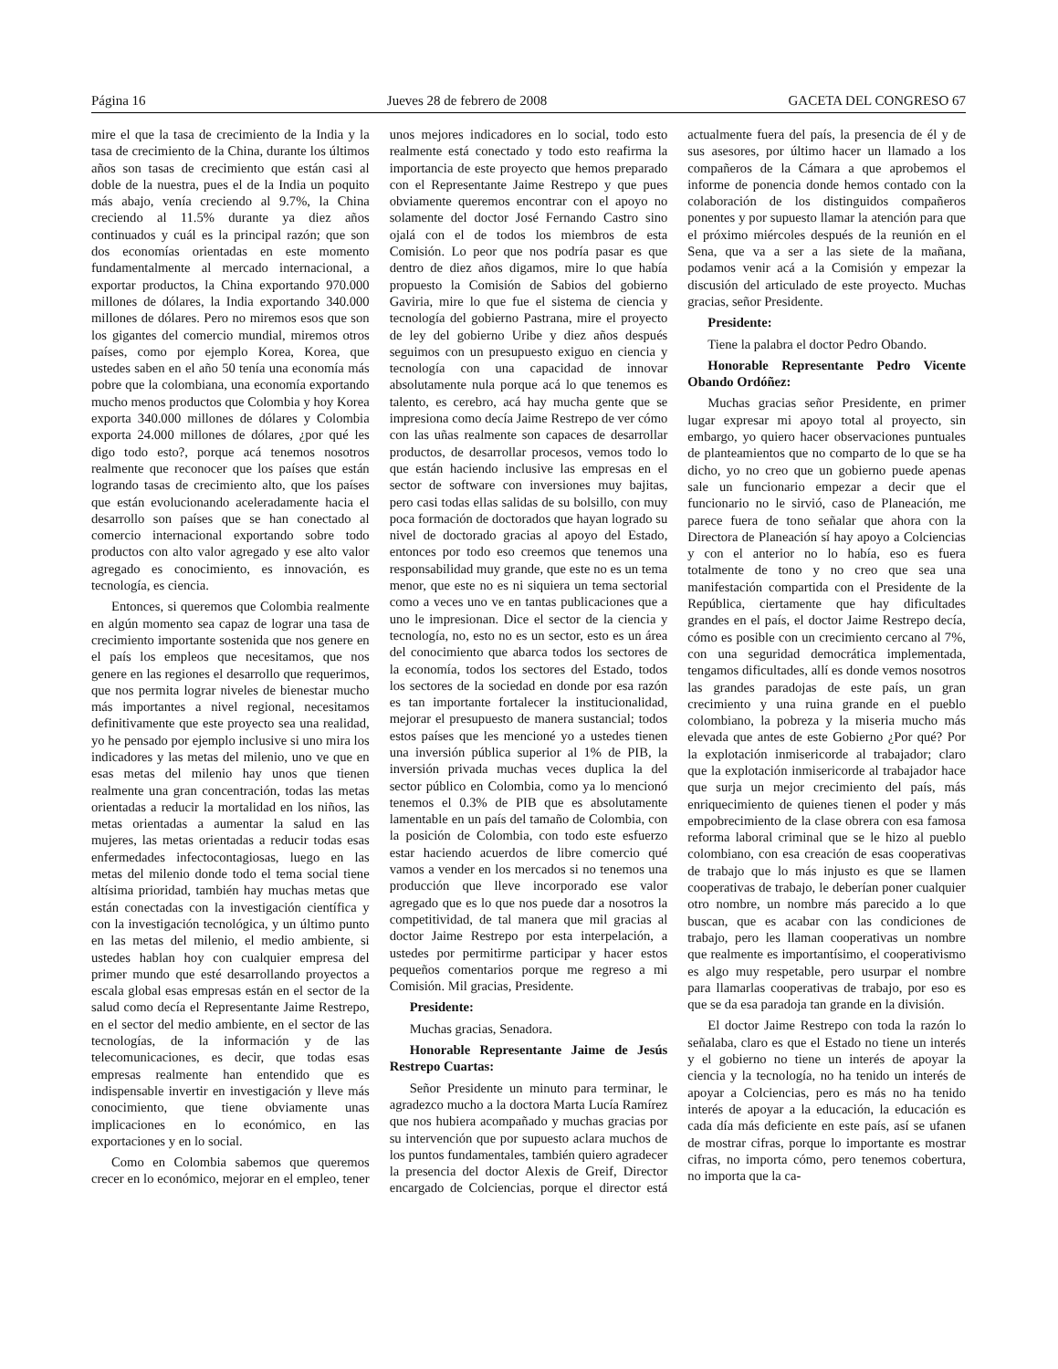Página 16 Jueves 28 de febrero de 2008 GACETA DEL CONGRESO 67
mire el que la tasa de crecimiento de la India y la tasa de crecimiento de la China, durante los últimos años son tasas de crecimiento que están casi al doble de la nuestra, pues el de la India un poquito más abajo, venía creciendo al 9.7%, la China creciendo al 11.5% durante ya diez años continuados y cuál es la principal razón; que son dos economías orientadas en este momento fundamentalmente al mercado internacional, a exportar productos, la China exportando 970.000 millones de dólares, la India exportando 340.000 millones de dólares. Pero no miremos esos que son los gigantes del comercio mundial, miremos otros países, como por ejemplo Korea, Korea, que ustedes saben en el año 50 tenía una economía más pobre que la colombiana, una economía exportando mucho menos productos que Colombia y hoy Korea exporta 340.000 millones de dólares y Colombia exporta 24.000 millones de dólares, ¿por qué les digo todo esto?, porque acá tenemos nosotros realmente que reconocer que los países que están logrando tasas de crecimiento alto, que los países que están evolucionando aceleradamente hacia el desarrollo son países que se han conectado al comercio internacional exportando sobre todo productos con alto valor agregado y ese alto valor agregado es conocimiento, es innovación, es tecnología, es ciencia.
Entonces, si queremos que Colombia realmente en algún momento sea capaz de lograr una tasa de crecimiento importante sostenida que nos genere en el país los empleos que necesitamos, que nos genere en las regiones el desarrollo que requerimos, que nos permita lograr niveles de bienestar mucho más importantes a nivel regional, necesitamos definitivamente que este proyecto sea una realidad, yo he pensado por ejemplo inclusive si uno mira los indicadores y las metas del milenio, uno ve que en esas metas del milenio hay unos que tienen realmente una gran concentración, todas las metas orientadas a reducir la mortalidad en los niños, las metas orientadas a aumentar la salud en las mujeres, las metas orientadas a reducir todas esas enfermedades infectocontagiosas, luego en las metas del milenio donde todo el tema social tiene altísima prioridad, también hay muchas metas que están conectadas con la investigación científica y con la investigación tecnológica, y un último punto en las metas del milenio, el medio ambiente, si ustedes hablan hoy con cualquier empresa del primer mundo que esté desarrollando proyectos a escala global esas empresas están en el sector de la salud como decía el Representante Jaime Restrepo, en el sector del medio ambiente, en el sector de las tecnologías, de la información y de las telecomunicaciones, es decir, que todas esas empresas realmente han entendido que es indispensable invertir en investigación y lleve más conocimiento, que tiene obviamente unas implicaciones en lo económico, en las exportaciones y en lo social.
Como en Colombia sabemos que queremos crecer en lo económico, mejorar en el empleo, tener unos mejores indicadores en lo social, todo esto realmente está conectado y todo esto reafirma la importancia de este proyecto que hemos preparado con el Representante Jaime Restrepo y que pues obviamente queremos encontrar con el apoyo no solamente del doctor José Fernando Castro sino ojalá con el de todos los miembros de esta Comisión. Lo peor que nos podría pasar es que dentro de diez años digamos, mire lo que había propuesto la Comisión de Sabios del gobierno Gaviria, mire lo que fue el sistema de ciencia y tecnología del gobierno Pastrana, mire el proyecto de ley del gobierno Uribe y diez años después seguimos con un presupuesto exiguo en ciencia y tecnología con una capacidad de innovar absolutamente nula porque acá lo que tenemos es talento, es cerebro, acá hay mucha gente que se impresiona como decía Jaime Restrepo de ver cómo con las uñas realmente son capaces de desarrollar productos, de desarrollar procesos, vemos todo lo que están haciendo inclusive las empresas en el sector de software con inversiones muy bajitas, pero casi todas ellas salidas de su bolsillo, con muy poca formación de doctorados que hayan logrado su nivel de doctorado gracias al apoyo del Estado, entonces por todo eso creemos que tenemos una responsabilidad muy grande, que este no es un tema menor, que este no es ni siquiera un tema sectorial como a veces uno ve en tantas publicaciones que a uno le impresionan. Dice el sector de la ciencia y tecnología, no, esto no es un sector, esto es un área del conocimiento que abarca todos los sectores de la economía, todos los sectores del Estado, todos los sectores de la sociedad en donde por esa razón es tan importante fortalecer la institucionalidad, mejorar el presupuesto de manera sustancial; todos estos países que les mencioné yo a ustedes tienen una inversión pública superior al 1% de PIB, la inversión privada muchas veces duplica la del sector público en Colombia, como ya lo mencionó tenemos el 0.3% de PIB que es absolutamente lamentable en un país del tamaño de Colombia, con la posición de Colombia, con todo este esfuerzo estar haciendo acuerdos de libre comercio qué vamos a vender en los mercados si no tenemos una producción que lleve incorporado ese valor agregado que es lo que nos puede dar a nosotros la competitividad, de tal manera que mil gracias al doctor Jaime Restrepo por esta interpelación, a ustedes por permitirme participar y hacer estos pequeños comentarios porque me regreso a mi Comisión. Mil gracias, Presidente.
Presidente:
Muchas gracias, Senadora.
Honorable Representante Jaime de Jesús Restrepo Cuartas:
Señor Presidente un minuto para terminar, le agradezco mucho a la doctora Marta Lucía Ramírez que nos hubiera acompañado y muchas gracias por su intervención que por supuesto aclara muchos de los puntos fundamentales, también quiero agradecer la presencia del doctor Alexis de Greif, Director encargado de Colciencias, porque el director está actualmente fuera del país, la presencia de él y de sus asesores, por último hacer un llamado a los compañeros de la Cámara a que aprobemos el informe de ponencia donde hemos contado con la colaboración de los distinguidos compañeros ponentes y por supuesto llamar la atención para que el próximo miércoles después de la reunión en el Sena, que va a ser a las siete de la mañana, podamos venir acá a la Comisión y empezar la discusión del articulado de este proyecto. Muchas gracias, señor Presidente.
Presidente:
Tiene la palabra el doctor Pedro Obando.
Honorable Representante Pedro Vicente Obando Ordóñez:
Muchas gracias señor Presidente, en primer lugar expresar mi apoyo total al proyecto, sin embargo, yo quiero hacer observaciones puntuales de planteamientos que no comparto de lo que se ha dicho, yo no creo que un gobierno puede apenas sale un funcionario empezar a decir que el funcionario no le sirvió, caso de Planeación, me parece fuera de tono señalar que ahora con la Directora de Planeación sí hay apoyo a Colciencias y con el anterior no lo había, eso es fuera totalmente de tono y no creo que sea una manifestación compartida con el Presidente de la República, ciertamente que hay dificultades grandes en el país, el doctor Jaime Restrepo decía, cómo es posible con un crecimiento cercano al 7%, con una seguridad democrática implementada, tengamos dificultades, allí es donde vemos nosotros las grandes paradojas de este país, un gran crecimiento y una ruina grande en el pueblo colombiano, la pobreza y la miseria mucho más elevada que antes de este Gobierno ¿Por qué? Por la explotación inmisericorde al trabajador; claro que la explotación inmisericorde al trabajador hace que surja un mejor crecimiento del país, más enriquecimiento de quienes tienen el poder y más empobrecimiento de la clase obrera con esa famosa reforma laboral criminal que se le hizo al pueblo colombiano, con esa creación de esas cooperativas de trabajo que lo más injusto es que se llamen cooperativas de trabajo, le deberían poner cualquier otro nombre, un nombre más parecido a lo que buscan, que es acabar con las condiciones de trabajo, pero les llaman cooperativas un nombre que realmente es importantísimo, el cooperativismo es algo muy respetable, pero usurpar el nombre para llamarlas cooperativas de trabajo, por eso es que se da esa paradoja tan grande en la división.
El doctor Jaime Restrepo con toda la razón lo señalaba, claro es que el Estado no tiene un interés y el gobierno no tiene un interés de apoyar la ciencia y la tecnología, no ha tenido un interés de apoyar a Colciencias, pero es más no ha tenido interés de apoyar a la educación, la educación es cada día más deficiente en este país, así se ufanen de mostrar cifras, porque lo importante es mostrar cifras, no importa cómo, pero tenemos cobertura, no importa que la ca-